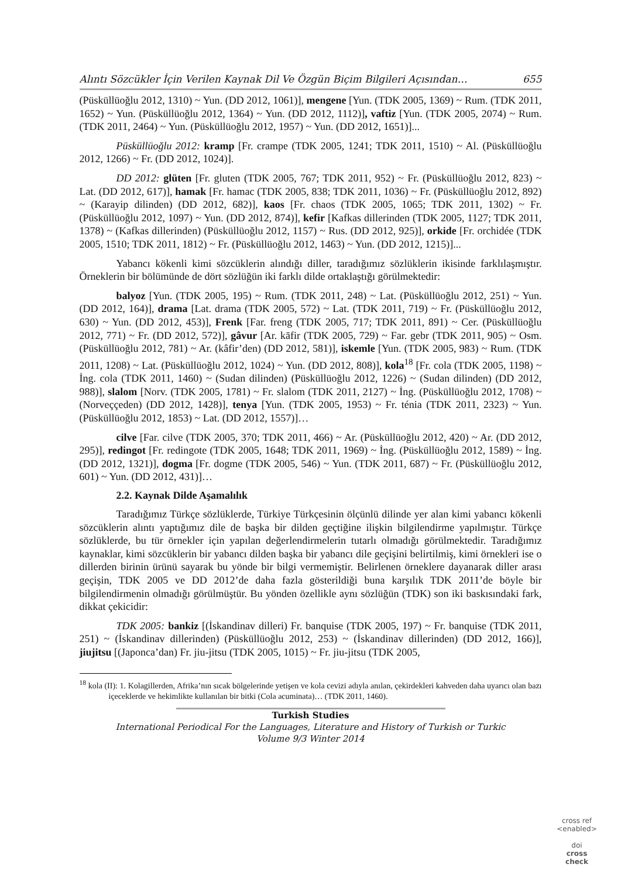Alıntı Sözcükler İçin Verilen Kaynak Dil Ve Özgün Biçim Bilgileri Açısından… 655
(Püsküllüoğlu 2012, 1310) ~ Yun. (DD 2012, 1061)], mengene [Yun. (TDK 2005, 1369) ~ Rum. (TDK 2011, 1652) ~ Yun. (Püsküllüoğlu 2012, 1364) ~ Yun. (DD 2012, 1112)], vaftiz [Yun. (TDK 2005, 2074) ~ Rum. (TDK 2011, 2464) ~ Yun. (Püsküllüoğlu 2012, 1957) ~ Yun. (DD 2012, 1651)]...
Püsküllüoğlu 2012: kramp [Fr. crampe (TDK 2005, 1241; TDK 2011, 1510) ~ Al. (Püsküllüoğlu 2012, 1266) ~ Fr. (DD 2012, 1024)].
DD 2012: glüten [Fr. gluten (TDK 2005, 767; TDK 2011, 952) ~ Fr. (Püsküllüoğlu 2012, 823) ~ Lat. (DD 2012, 617)], hamak [Fr. hamac (TDK 2005, 838; TDK 2011, 1036) ~ Fr. (Püsküllüoğlu 2012, 892) ~ (Karayip dilinden) (DD 2012, 682)], kaos [Fr. chaos (TDK 2005, 1065; TDK 2011, 1302) ~ Fr. (Püsküllüoğlu 2012, 1097) ~ Yun. (DD 2012, 874)], kefir [Kafkas dillerinden (TDK 2005, 1127; TDK 2011, 1378) ~ (Kafkas dillerinden) (Püsküllüoğlu 2012, 1157) ~ Rus. (DD 2012, 925)], orkide [Fr. orchidée (TDK 2005, 1510; TDK 2011, 1812) ~ Fr. (Püsküllüoğlu 2012, 1463) ~ Yun. (DD 2012, 1215)]...
Yabancı kökenli kimi sözcüklerin alındığı diller, taradığımız sözlüklerin ikisinde farklılaşmıştır. Örneklerin bir bölümünde de dört sözlüğün iki farklı dilde ortaklaştığı görülmektedir:
balyoz [Yun. (TDK 2005, 195) ~ Rum. (TDK 2011, 248) ~ Lat. (Püsküllüoğlu 2012, 251) ~ Yun. (DD 2012, 164)], drama [Lat. drama (TDK 2005, 572) ~ Lat. (TDK 2011, 719) ~ Fr. (Püsküllüoğlu 2012, 630) ~ Yun. (DD 2012, 453)], Frenk [Far. freng (TDK 2005, 717; TDK 2011, 891) ~ Cer. (Püsküllüoğlu 2012, 771) ~ Fr. (DD 2012, 572)], gâvur [Ar. kāfir (TDK 2005, 729) ~ Far. gebr (TDK 2011, 905) ~ Osm. (Püsküllüoğlu 2012, 781) ~ Ar. (kâfir’den) (DD 2012, 581)], iskemle [Yun. (TDK 2005, 983) ~ Rum. (TDK 2011, 1208) ~ Lat. (Püsküllüoğlu 2012, 1024) ~ Yun. (DD 2012, 808)], kola<sup>18</sup> [Fr. cola (TDK 2005, 1198) ~ İng. cola (TDK 2011, 1460) ~ (Sudan dilinden) (Püsküllüoğlu 2012, 1226) ~ (Sudan dilinden) (DD 2012, 988)], slalom [Norv. (TDK 2005, 1781) ~ Fr. slalom (TDK 2011, 2127) ~ İng. (Püsküllüoğlu 2012, 1708) ~ (Norveççeden) (DD 2012, 1428)], tenya [Yun. (TDK 2005, 1953) ~ Fr. ténia (TDK 2011, 2323) ~ Yun. (Püsküllüoğlu 2012, 1853) ~ Lat. (DD 2012, 1557)]…
cilve [Far. cilve (TDK 2005, 370; TDK 2011, 466) ~ Ar. (Püsküllüoğlu 2012, 420) ~ Ar. (DD 2012, 295)], redingot [Fr. redingote (TDK 2005, 1648; TDK 2011, 1969) ~ İng. (Püsküllüoğlu 2012, 1589) ~ İng. (DD 2012, 1321)], dogma [Fr. dogme (TDK 2005, 546) ~ Yun. (TDK 2011, 687) ~ Fr. (Püsküllüoğlu 2012, 601) ~ Yun. (DD 2012, 431)]…
2.2. Kaynak Dilde Aşamalılık
Taradığımız Türkçe sözlüklerde, Türkiye Türkçesinin ölçünlü dilinde yer alan kimi yabancı kökenli sözcüklerin alıntı yaptığımız dile de başka bir dilden geçtiğine ilişkin bilgilendirme yapılmıştır. Türkçe sözlüklerde, bu tür örnekler için yapılan değerlendirmelerin tutarlı olmadığı görülmektedir. Taradığımız kaynaklar, kimi sözcüklerin bir yabancı dilden başka bir yabancı dile geçişini belirtilmiş, kimi örnekleri ise o dillerden birinin ürünü sayarak bu yönde bir bilgi vermemiştir. Belirlenen örneklere dayanarak diller arası geçişin, TDK 2005 ve DD 2012’de daha fazla gösterildiği buna karşılık TDK 2011’de böyle bir bilgilendirmenin olmadığı görülmüştür. Bu yönden özellikle aynı sözlüğün (TDK) son iki baskısındaki fark, dikkat çekicidir:
TDK 2005: bankiz [(İskandinav dilleri) Fr. banquise (TDK 2005, 197) ~ Fr. banquise (TDK 2011, 251) ~ (İskandinav dillerinden) (Püsküllüoğlu 2012, 253) ~ (İskandinav dillerinden) (DD 2012, 166)], jiujitsu [(Japonca’dan) Fr. jiu-jitsu (TDK 2005, 1015) ~ Fr. jiu-jitsu (TDK 2005,
<sup>18</sup> kola (II): 1. Kolagillerden, Afrika’nın sıcak bölgelerinde yetişen ve kola cevizi adıyla anılan, çekirdekleri kahveden daha uyarıcı olan bazı içeceklerde ve hekimlikte kullanılan bir bitki (Cola acuminata)… (TDK 2011, 1460).
Turkish Studies
International Periodical For the Languages, Literature and History of Turkish or Turkic
Volume 9/3 Winter 2014
cross ref
<enabled>
doi
cross
check